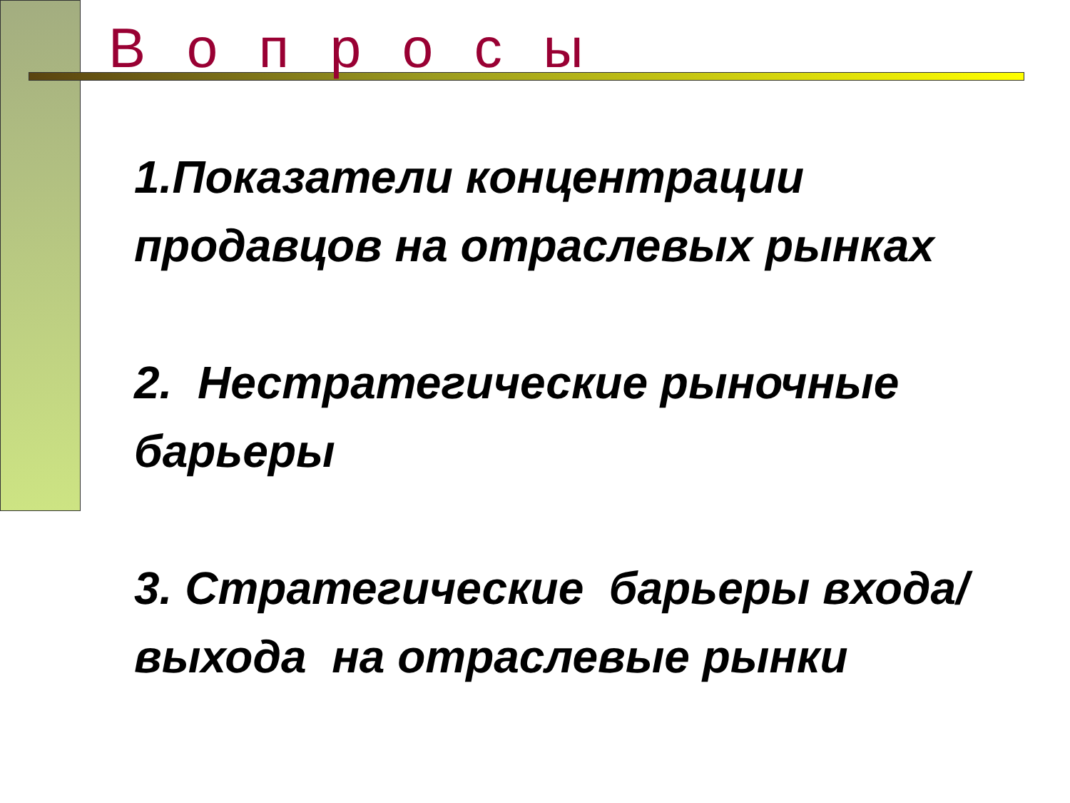В о п р о с ы
1.Показатели концентрации продавцов на отраслевых рынках
2. Нестратегические рыночные барьеры
3. Стратегические барьеры входа/ выхода на отраслевые рынки